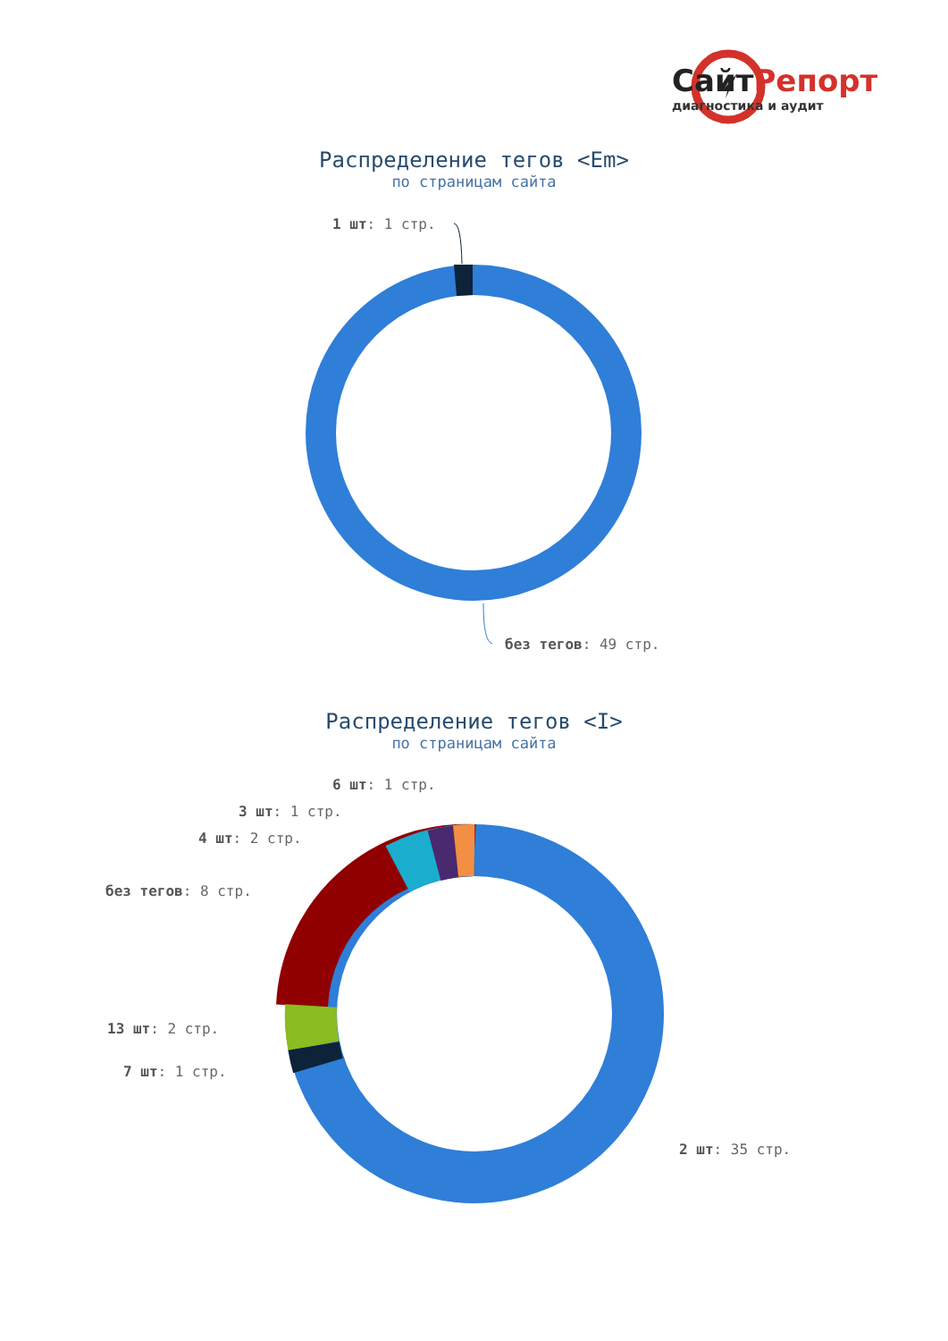СайтРепорт
диагностика и аудит
Распределение тегов <Em>
по страницам сайта
1 шт: 1 стр.
без тегов: 49 стр.
Распределение тегов <I>
по страницам сайта
6 шт: 1 стр.
3 шт: 1 стр.
4 шт: 2 стр.
без тегов: 8 стр.
13 шт: 2 стр.
7 шт: 1 стр.
2 шт: 35 стр.